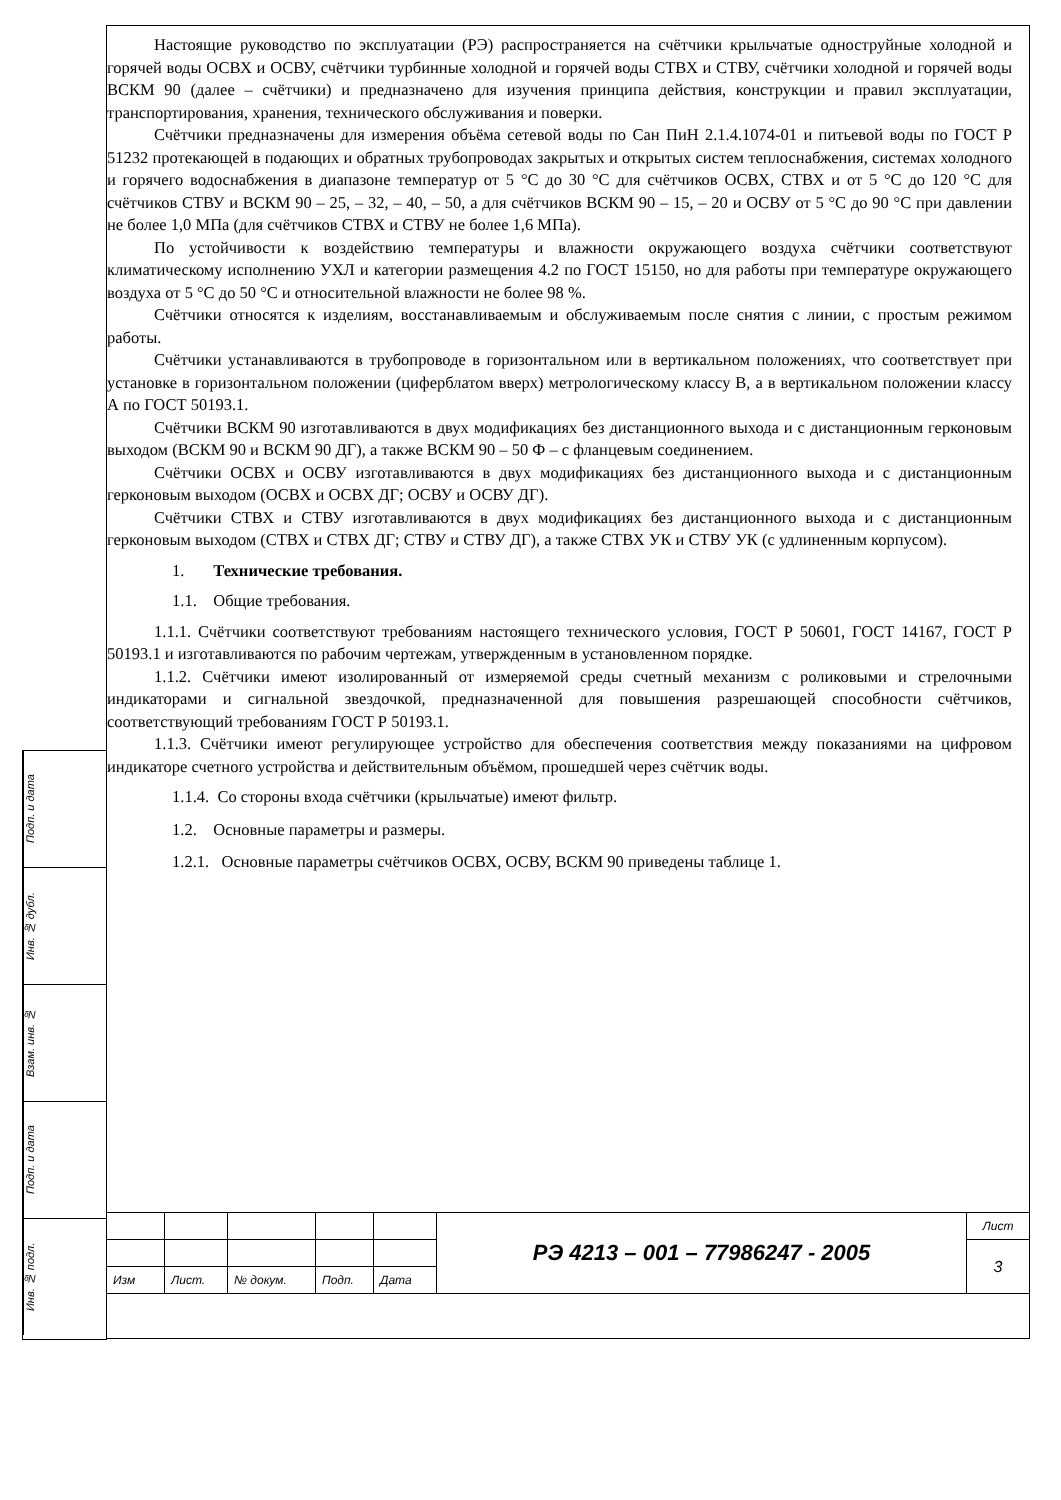Настоящие руководство по эксплуатации (РЭ) распространяется на счётчики крыльчатые одноструйные холодной и горячей воды ОСВХ и ОСВУ, счётчики турбинные холодной и горячей воды СТВХ и СТВУ, счётчики холодной и горячей воды ВСКМ 90 (далее – счётчики) и предназначено для изучения принципа действия, конструкции и правил эксплуатации, транспортирования, хранения, технического обслуживания и поверки.
Счётчики предназначены для измерения объёма сетевой воды по Сан ПиН 2.1.4.1074-01 и питьевой воды по ГОСТ Р 51232 протекающей в подающих и обратных трубопроводах закрытых и открытых систем теплоснабжения, системах холодного и горячего водоснабжения в диапазоне температур от 5 °С до 30 °С для счётчиков ОСВХ, СТВХ и от 5 °С до 120 °С для счётчиков СТВУ и ВСКМ 90 – 25, – 32, – 40, – 50, а для счётчиков ВСКМ 90 – 15, – 20 и ОСВУ от 5 °С до 90 °С при давлении не более 1,0 МПа (для счётчиков СТВХ и СТВУ не более 1,6 МПа).
По устойчивости к воздействию температуры и влажности окружающего воздуха счётчики соответствуют климатическому исполнению УХЛ и категории размещения 4.2 по ГОСТ 15150, но для работы при температуре окружающего воздуха от 5 °С до 50 °С и относительной влажности не более 98 %.
Счётчики относятся к изделиям, восстанавливаемым и обслуживаемым после снятия с линии, с простым режимом работы.
Счётчики устанавливаются в трубопроводе в горизонтальном или в вертикальном положениях, что соответствует при установке в горизонтальном положении (циферблатом вверх) метрологическому классу В, а в вертикальном положении классу А по ГОСТ 50193.1.
Счётчики ВСКМ 90 изготавливаются в двух модификациях без дистанционного выхода и с дистанционным герконовым выходом (ВСКМ 90 и ВСКМ 90 ДГ), а также ВСКМ 90 – 50 Ф – с фланцевым соединением.
Счётчики ОСВХ и ОСВУ изготавливаются в двух модификациях без дистанционного выхода и с дистанционным герконовым выходом (ОСВХ и ОСВХ ДГ; ОСВУ и ОСВУ ДГ).
Счётчики СТВХ и СТВУ изготавливаются в двух модификациях без дистанционного выхода и с дистанционным герконовым выходом (СТВХ и СТВХ ДГ; СТВУ и СТВУ ДГ), а также СТВХ УК и СТВУ УК (с удлиненным корпусом).
1. Технические требования.
1.1. Общие требования.
1.1.1. Счётчики соответствуют требованиям настоящего технического условия, ГОСТ Р 50601, ГОСТ 14167, ГОСТ Р 50193.1 и изготавливаются по рабочим чертежам, утвержденным в установленном порядке.
1.1.2. Счётчики имеют изолированный от измеряемой среды счетный механизм с роликовыми и стрелочными индикаторами и сигнальной звездочкой, предназначенной для повышения разрешающей способности счётчиков, соответствующий требованиям ГОСТ Р 50193.1.
1.1.3. Счётчики имеют регулирующее устройство для обеспечения соответствия между показаниями на цифровом индикаторе счетного устройства и действительным объёмом, прошедшей через счётчик воды.
1.1.4. Со стороны входа счётчики (крыльчатые) имеют фильтр.
1.2. Основные параметры и размеры.
1.2.1. Основные параметры счётчиков ОСВХ, ОСВУ, ВСКМ 90 приведены таблице 1.
Подп. и дата
Инв. № дубл.
Взам. инв. №
Подп. и дата
Инв. № подл.
| | | | | | РЭ 4213 – 001 – 77986247 - 2005 | Лист |
| | | | | | | 3 |
| Изм | Лист. | № докум. | Подп. | Дата | | |